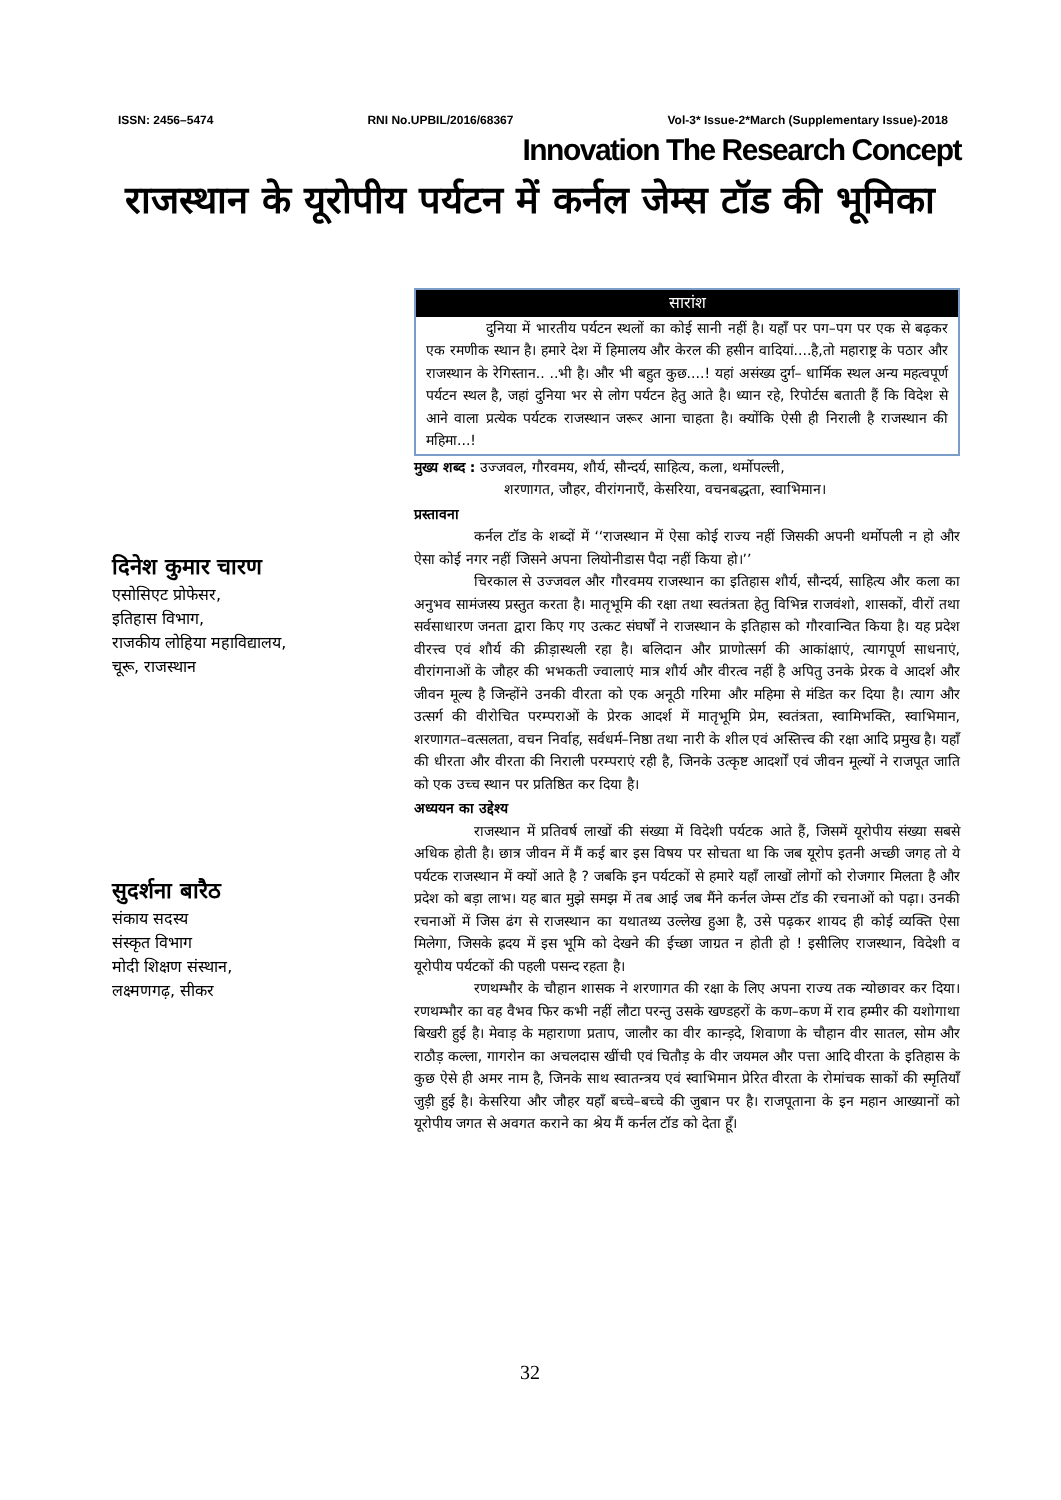ISSN: 2456–5474 RNI No.UPBIL/2016/68367 Vol-3* Issue-2*March (Supplementary Issue)-2018
Innovation The Research Concept
राजस्थान के यूरोपीय पर्यटन में कर्नल जेम्स टॉड की भूमिका
दिनेश कुमार चारण
एसोसिएट प्रोफेसर,
इतिहास विभाग,
राजकीय लोहिया महाविद्यालय,
चूरू, राजस्थान
सुदर्शना बारैठ
संकाय सदस्य
संस्कृत विभाग
मोदी शिक्षण संस्थान,
लक्ष्मणगढ़, सीकर
सारांश
दुनिया में भारतीय पर्यटन स्थलों का कोई सानी नहीं है। यहाँ पर पग–पग पर एक से बढ़कर एक रमणीक स्थान है। हमारे देश में हिमालय और केरल की हसीन वादियां....है,तो महाराष्ट्र के पठार और राजस्थान के रेगिस्तान.. ..भी है। और भी बहुत कुछ....! यहां असंख्य दुर्ग– धार्मिक स्थल अन्य महत्वपूर्ण पर्यटन स्थल है, जहां दुनिया भर से लोग पर्यटन हेतु आते है। ध्यान रहे, रिपोर्टस बताती हैं कि विदेश से आने वाला प्रत्येक पर्यटक राजस्थान जरूर आना चाहता है। क्योंकि ऐसी ही निराली है राजस्थान की महिमा...!
मुख्य शब्द : उज्जवल, गौरवमय, शौर्य, सौन्दर्य, साहित्य, कला, थर्मोपल्ली,
शरणागत, जौहर, वीरांगनाएँ, केसरिया, वचनबद्धता, स्वाभिमान।
प्रस्तावना
कर्नल टॉड के शब्दों में ‘‘राजस्थान में ऐसा कोई राज्य नहीं जिसकी अपनी थर्मोपली न हो और ऐसा कोई नगर नहीं जिसने अपना लियोनीडास पैदा नहीं किया हो।’’
चिरकाल से उज्जवल और गौरवमय राजस्थान का इतिहास शौर्य, सौन्दर्य, साहित्य और कला का अनुभव सामंजस्य प्रस्तुत करता है। मातृभूमि की रक्षा तथा स्वतंत्रता हेतु विभिन्न राजवंशो, शासकों, वीरों तथा सर्वसाधारण जनता द्वारा किए गए उत्कट संघर्षों ने राजस्थान के इतिहास को गौरवान्वित किया है। यह प्रदेश वीरत्त्व एवं शौर्य की क्रीड़ास्थली रहा है। बलिदान और प्राणोत्सर्ग की आकांक्षाएं, त्यागपूर्ण साधनाएं, वीरांगनाओं के जौहर की भभकती ज्वालाएं मात्र शौर्य और वीरत्व नहीं है अपितु उनके प्रेरक वे आदर्श और जीवन मूल्य है जिन्होंने उनकी वीरता को एक अनूठी गरिमा और महिमा से मंडित कर दिया है। त्याग और उत्सर्ग की वीरोचित परम्पराओं के प्रेरक आदर्श में मातृभूमि प्रेम, स्वतंत्रता, स्वामिभक्ति, स्वाभिमान, शरणागत–वत्सलता, वचन निर्वाह, सर्वधर्म–निष्ठा तथा नारी के शील एवं अस्तित्त्व की रक्षा आदि प्रमुख है। यहाँ की धीरता और वीरता की निराली परम्पराएं रही है, जिनके उत्कृष्ट आदर्शों एवं जीवन मूल्यों ने राजपूत जाति को एक उच्च स्थान पर प्रतिष्ठित कर दिया है।
अध्ययन का उद्देश्य
राजस्थान में प्रतिवर्ष लाखों की संख्या में विदेशी पर्यटक आते हैं, जिसमें यूरोपीय संख्या सबसे अधिक होती है। छात्र जीवन में मैं कई बार इस विषय पर सोचता था कि जब यूरोप इतनी अच्छी जगह तो ये पर्यटक राजस्थान में क्यों आते है ? जबकि इन पर्यटकों से हमारे यहाँ लाखों लोगों को रोजगार मिलता है और प्रदेश को बड़ा लाभ। यह बात मुझे समझ में तब आई जब मैंने कर्नल जेम्स टॉड की रचनाओं को पढ़ा। उनकी रचनाओं में जिस ढंग से राजस्थान का यथातथ्य उल्लेख हुआ है, उसे पढ़कर शायद ही कोई व्यक्ति ऐसा मिलेगा, जिसके ह्रदय में इस भूमि को देखने की ईच्छा जाग्रत न होती हो ! इसीलिए राजस्थान, विदेशी व यूरोपीय पर्यटकों की पहली पसन्द रहता है।
रणथम्भौर के चौहान शासक ने शरणागत की रक्षा के लिए अपना राज्य तक न्योछावर कर दिया। रणथम्भौर का वह वैभव फिर कभी नहीं लौटा परन्तु उसके खण्डहरों के कण–कण में राव हम्मीर की यशोगाथा बिखरी हुई है। मेवाड़ के महाराणा प्रताप, जालौर का वीर कान्ड़दे, शिवाणा के चौहान वीर सातल, सोम और राठौड़ कल्ला, गागरोन का अचलदास खींची एवं चितौड़ के वीर जयमल और पत्ता आदि वीरता के इतिहास के कुछ ऐसे ही अमर नाम है, जिनके साथ स्वातन्त्रय एवं स्वाभिमान प्रेरित वीरता के रोमांचक साकों की स्मृतियाँ जुड़ी हुई है। केसरिया और जौहर यहाँ बच्चे–बच्चे की जुबान पर है। राजपूताना के इन महान आख्यानों को यूरोपीय जगत से अवगत कराने का श्रेय मैं कर्नल टॉड को देता हूँ।
32